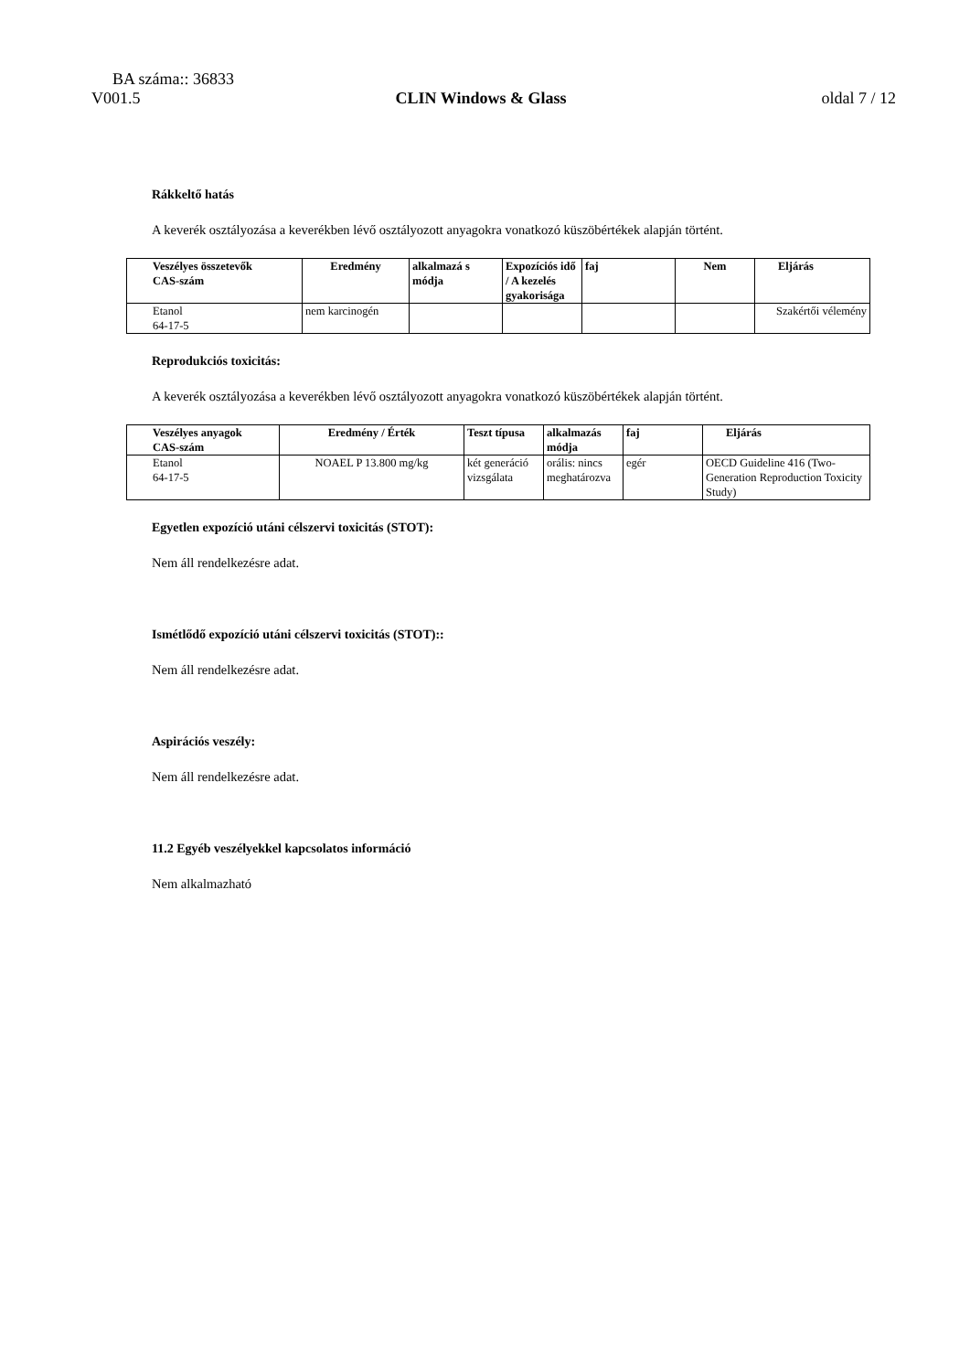BA száma:: 36833
V001.5 CLIN Windows & Glass oldal 7 / 12
Rákkeltő hatás
A keverék osztályozása a keverékben lévő osztályozott anyagokra vonatkozó küszöbértékek alapján történt.
| Veszélyes összetevők CAS-szám | Eredmény | alkalmazá s módja | Expozíciós idő / A kezelés gyakorisága | faj | Nem | Eljárás |
| --- | --- | --- | --- | --- | --- | --- |
| Etanol 64-17-5 | nem karcinogén | | | | | Szakértői vélemény |
Reprodukciós toxicitás:
A keverék osztályozása a keverékben lévő osztályozott anyagokra vonatkozó küszöbértékek alapján történt.
| Veszélyes anyagok CAS-szám | Eredmény / Érték | Teszt típusa | alkalmazás módja | faj | Eljárás |
| --- | --- | --- | --- | --- | --- |
| Etanol 64-17-5 | NOAEL P 13.800 mg/kg | két generáció vizsgálata | orális: nincs meghatározva | egér | OECD Guideline 416 (Two-Generation Reproduction Toxicity Study) |
Egyetlen expozíció utáni célszervi toxicitás (STOT):
Nem áll rendelkezésre adat.
Ismétlődő expozíció utáni célszervi toxicitás (STOT)::
Nem áll rendelkezésre adat.
Aspirációs veszély:
Nem áll rendelkezésre adat.
11.2 Egyéb veszélyekkel kapcsolatos információ
Nem alkalmazható